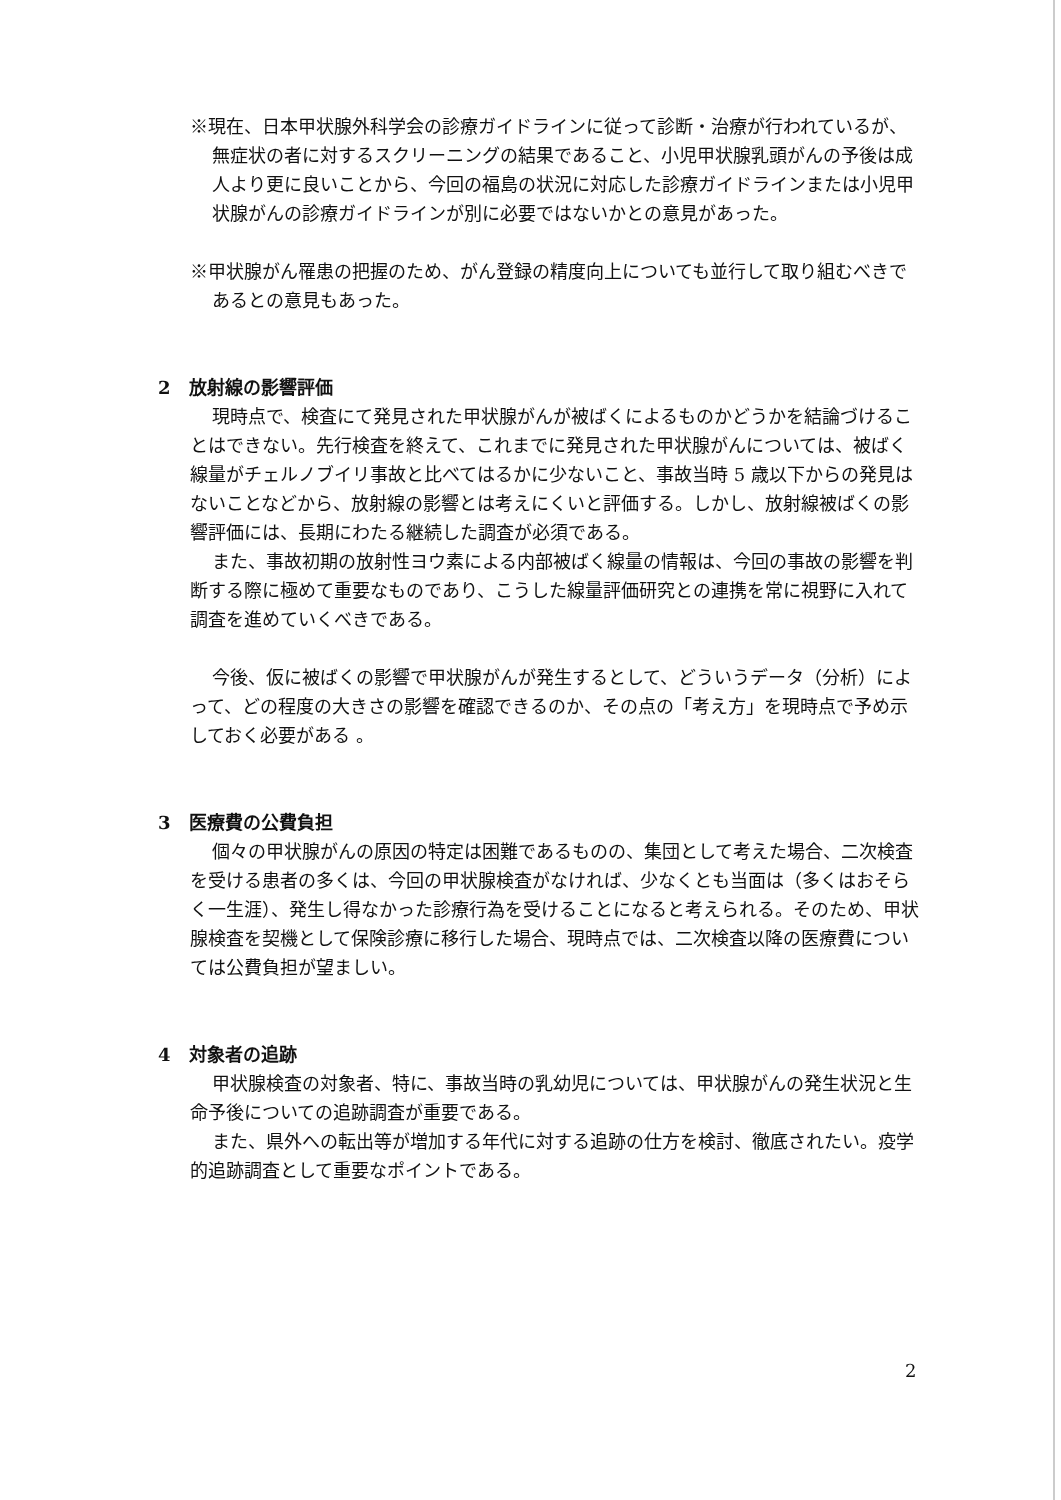※現在、日本甲状腺外科学会の診療ガイドラインに従って診断・治療が行われているが、無症状の者に対するスクリーニングの結果であること、小児甲状腺乳頭がんの予後は成人より更に良いことから、今回の福島の状況に対応した診療ガイドラインまたは小児甲状腺がんの診療ガイドラインが別に必要ではないかとの意見があった。
※甲状腺がん罹患の把握のため、がん登録の精度向上についても並行して取り組むべきであるとの意見もあった。
2　放射線の影響評価
現時点で、検査にて発見された甲状腺がんが被ばくによるものかどうかを結論づけることはできない。先行検査を終えて、これまでに発見された甲状腺がんについては、被ばく線量がチェルノブイリ事故と比べてはるかに少ないこと、事故当時 5 歳以下からの発見はないことなどから、放射線の影響とは考えにくいと評価する。しかし、放射線被ばくの影響評価には、長期にわたる継続した調査が必須である。
また、事故初期の放射性ヨウ素による内部被ばく線量の情報は、今回の事故の影響を判断する際に極めて重要なものであり、こうした線量評価研究との連携を常に視野に入れて調査を進めていくべきである。
今後、仮に被ばくの影響で甲状腺がんが発生するとして、どういうデータ（分析）によって、どの程度の大きさの影響を確認できるのか、その点の「考え方」を現時点で予め示しておく必要がある 。
3　医療費の公費負担
個々の甲状腺がんの原因の特定は困難であるものの、集団として考えた場合、二次検査を受ける患者の多くは、今回の甲状腺検査がなければ、少なくとも当面は（多くはおそらく一生涯）、発生し得なかった診療行為を受けることになると考えられる。そのため、甲状腺検査を契機として保険診療に移行した場合、現時点では、二次検査以降の医療費については公費負担が望ましい。
4　対象者の追跡
甲状腺検査の対象者、特に、事故当時の乳幼児については、甲状腺がんの発生状況と生命予後についての追跡調査が重要である。
また、県外への転出等が増加する年代に対する追跡の仕方を検討、徹底されたい。疫学的追跡調査として重要なポイントである。
2